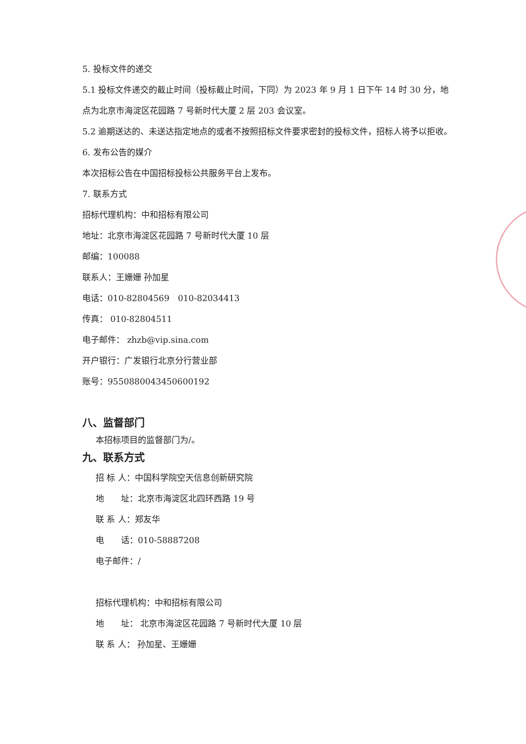5. 投标文件的递交
5.1 投标文件递交的截止时间（投标截止时间，下同）为 2023 年 9 月 1 日下午 14 时 30 分，地点为北京市海淀区花园路 7 号新时代大厦 2 层 203 会议室。
5.2 逾期送达的、未送达指定地点的或者不按照招标文件要求密封的投标文件，招标人将予以拒收。
6. 发布公告的媒介
本次招标公告在中国招标投标公共服务平台上发布。
7. 联系方式
招标代理机构：中和招标有限公司
地址：北京市海淀区花园路 7 号新时代大厦 10 层
邮编：100088
联系人：王姗姗 孙加星
电话：010-82804569　010-82034413
传真： 010-82804511
电子邮件： zhzb@vip.sina.com
开户银行：广发银行北京分行营业部
账号：9550880043450600192
八、监督部门
本招标项目的监督部门为/。
九、联系方式
招 标 人：中国科学院空天信息创新研究院
地　　址：北京市海淀区北四环西路 19 号
联 系 人：郑友华
电　　话：010-58887208
电子邮件：/
招标代理机构：中和招标有限公司
地　　址： 北京市海淀区花园路 7 号新时代大厦 10 层
联 系 人： 孙加星、王姗姗